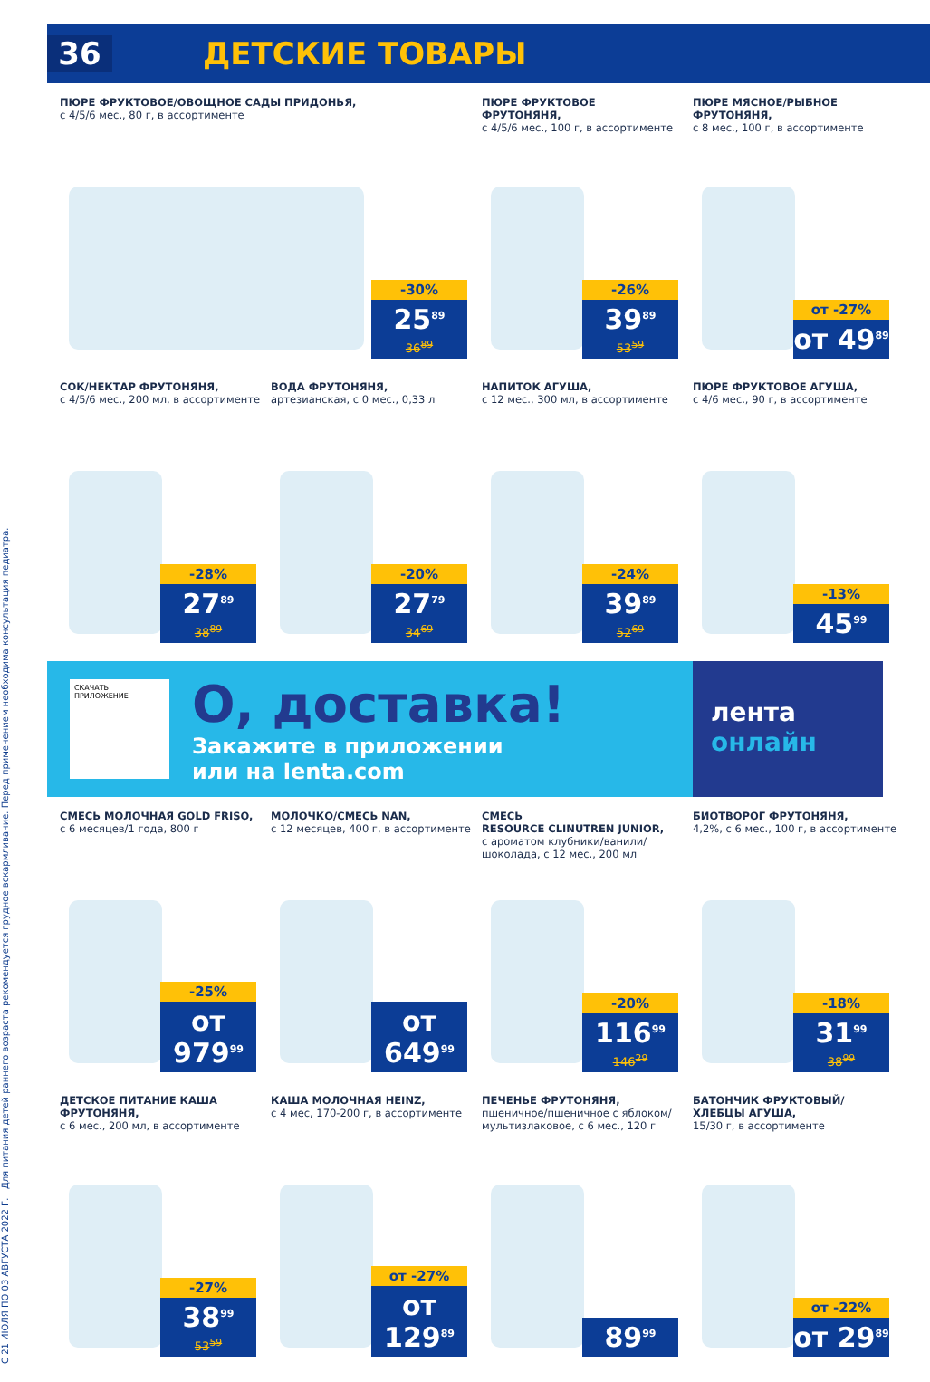С 21 ИЮЛЯ ПО 03 АВГУСТА 2022 Г. Для питания детей раннего возраста рекомендуется грудное вскармливание. Перед применением необходима консультация педиатра.
36 ДЕТСКИЕ ТОВАРЫ
ПЮРЕ ФРУКТОВОЕ/ОВОЩНОЕ САДЫ ПРИДОНЬЯ,
с 4/5/6 мес., 80 г, в ассортименте
-30%
25<sup>89</sup>
36<sup>89</sup>
ПЮРЕ ФРУКТОВОЕ
ФРУТОНЯНЯ,
с 4/5/6 мес., 100 г, в ассортименте
-26%
39<sup>89</sup>
53<sup>59</sup>
ПЮРЕ МЯСНОЕ/РЫБНОЕ
ФРУТОНЯНЯ,
с 8 мес., 100 г, в ассортименте
от -27%
от 49<sup>89</sup>
СОК/НЕКТАР ФРУТОНЯНЯ,
с 4/5/6 мес., 200 мл, в ассортименте
-28%
27<sup>89</sup>
38<sup>89</sup>
ВОДА ФРУТОНЯНЯ,
артезианская, с 0 мес., 0,33 л
-20%
27<sup>79</sup>
34<sup>69</sup>
НАПИТОК АГУША,
с 12 мес., 300 мл, в ассортименте
-24%
39<sup>89</sup>
52<sup>69</sup>
ПЮРЕ ФРУКТОВОЕ АГУША,
с 4/6 мес., 90 г, в ассортименте
-13%
45<sup>99</sup>
СКАЧАТЬ ПРИЛОЖЕНИЕ
О, доставка!
Закажите в приложении
или на lenta.com
лента
онлайн
СМЕСЬ МОЛОЧНАЯ GOLD FRISO,
с 6 месяцев/1 года, 800 г
-25%
от 979<sup>99</sup>
МОЛОЧКО/СМЕСЬ NAN,
с 12 месяцев, 400 г, в ассортименте
от 649<sup>99</sup>
СМЕСЬ
RESOURCE CLINUTREN JUNIOR,
с ароматом клубники/ванили/шоколада, с 12 мес., 200 мл
-20%
116<sup>99</sup>
146<sup>29</sup>
БИОТВОРОГ ФРУТОНЯНЯ,
4,2%, с 6 мес., 100 г, в ассортименте
-18%
31<sup>99</sup>
38<sup>99</sup>
ДЕТСКОЕ ПИТАНИЕ КАША
ФРУТОНЯНЯ,
с 6 мес., 200 мл, в ассортименте
-27%
38<sup>99</sup>
53<sup>59</sup>
КАША МОЛОЧНАЯ HEINZ,
с 4 мес, 170-200 г, в ассортименте
от -27%
от 129<sup>89</sup>
ПЕЧЕНЬЕ ФРУТОНЯНЯ,
пшеничное/пшеничное с яблоком/мультизлаковое, с 6 мес., 120 г
89<sup>99</sup>
БАТОНЧИК ФРУКТОВЫЙ/
ХЛЕБЦЫ АГУША,
15/30 г, в ассортименте
от -22%
от 29<sup>89</sup>